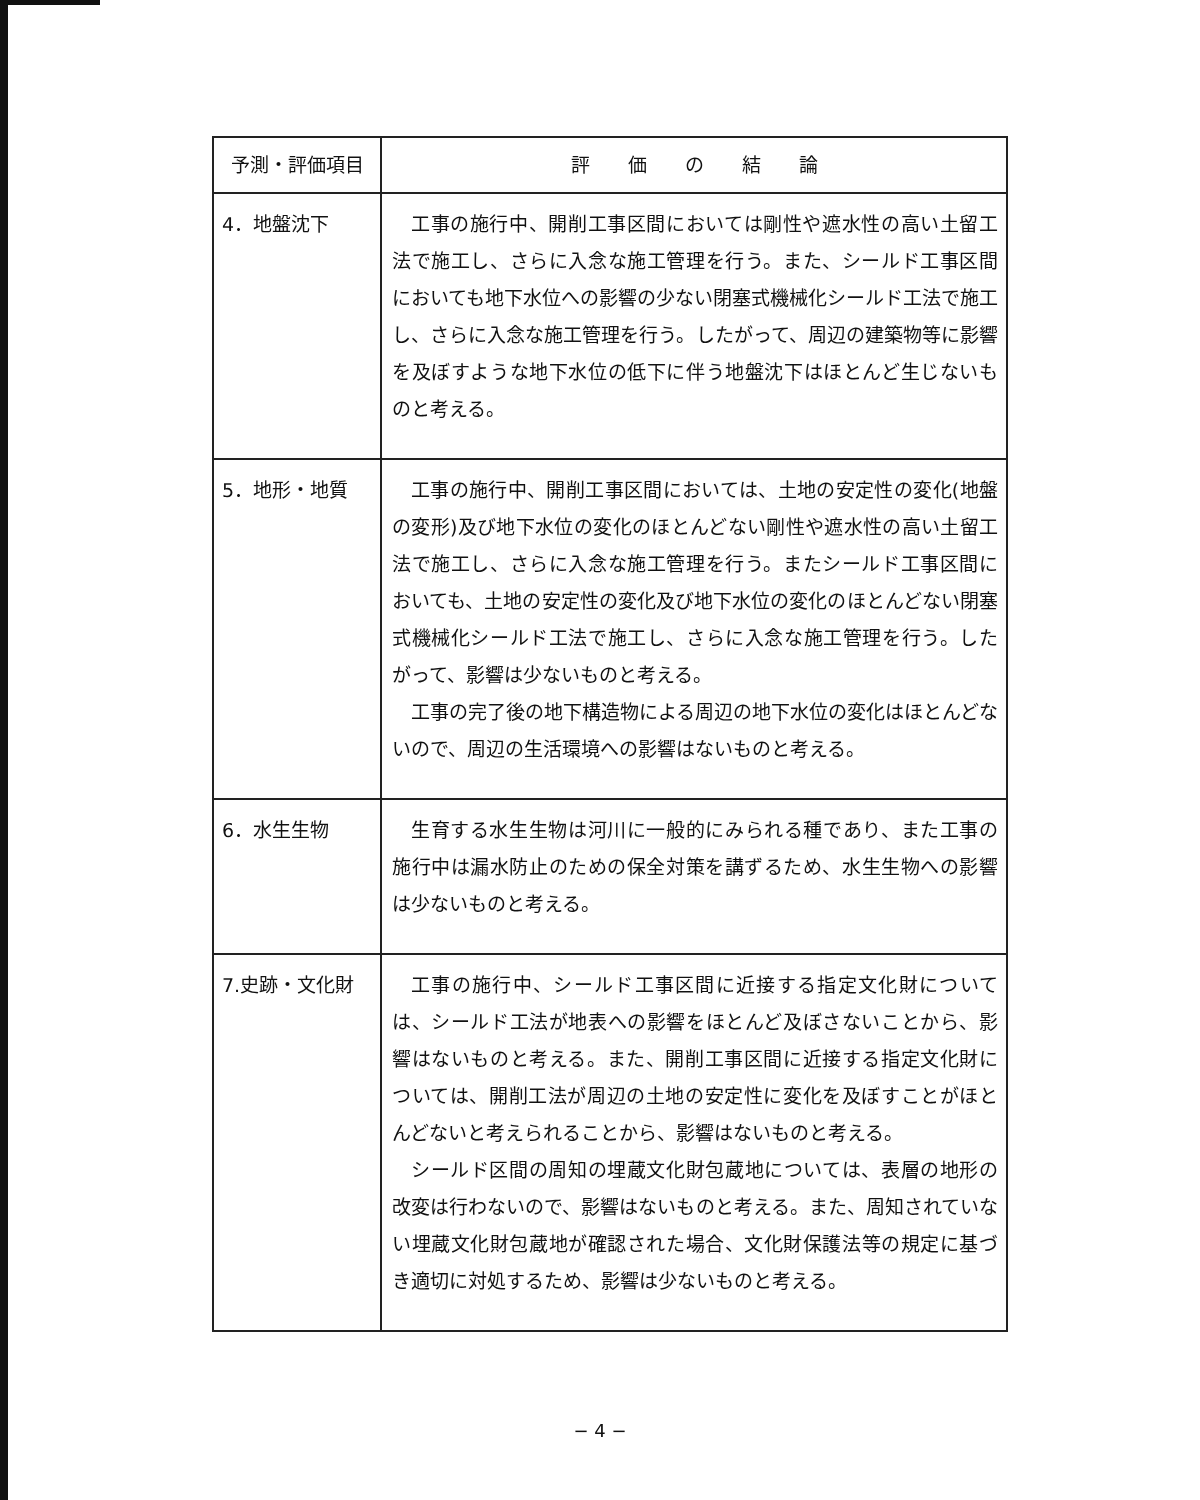| 予測・評価項目 | 評 価 の 結 論 |
| --- | --- |
| 4．地盤沈下 | 工事の施行中、開削工事区間においては剛性や遮水性の高い土留工法で施工し、さらに入念な施工管理を行う。また、シールド工事区間においても地下水位への影響の少ない閉塞式機械化シールド工法で施工し、さらに入念な施工管理を行う。したがって、周辺の建築物等に影響を及ぼすような地下水位の低下に伴う地盤沈下はほとんど生じないものと考える。 |
| 5．地形・地質 | 工事の施行中、開削工事区間においては、土地の安定性の変化(地盤の変形)及び地下水位の変化のほとんどない剛性や遮水性の高い土留工法で施工し、さらに入念な施工管理を行う。またシールド工事区間においても、土地の安定性の変化及び地下水位の変化のほとんどない閉塞式機械化シールド工法で施工し、さらに入念な施工管理を行う。したがって、影響は少ないものと考える。 工事の完了後の地下構造物による周辺の地下水位の変化はほとんどないので、周辺の生活環境への影響はないものと考える。 |
| 6．水生生物 | 生育する水生生物は河川に一般的にみられる種であり、また工事の施行中は漏水防止のための保全対策を講ずるため、水生生物への影響は少ないものと考える。 |
| 7.史跡・文化財 | 工事の施行中、シールド工事区間に近接する指定文化財については、シールド工法が地表への影響をほとんど及ぼさないことから、影響はないものと考える。また、開削工事区間に近接する指定文化財については、開削工法が周辺の土地の安定性に変化を及ぼすことがほとんどないと考えられることから、影響はないものと考える。 シールド区間の周知の埋蔵文化財包蔵地については、表層の地形の改変は行わないので、影響はないものと考える。また、周知されていない埋蔵文化財包蔵地が確認された場合、文化財保護法等の規定に基づき適切に対処するため、影響は少ないものと考える。 |
− 4 −